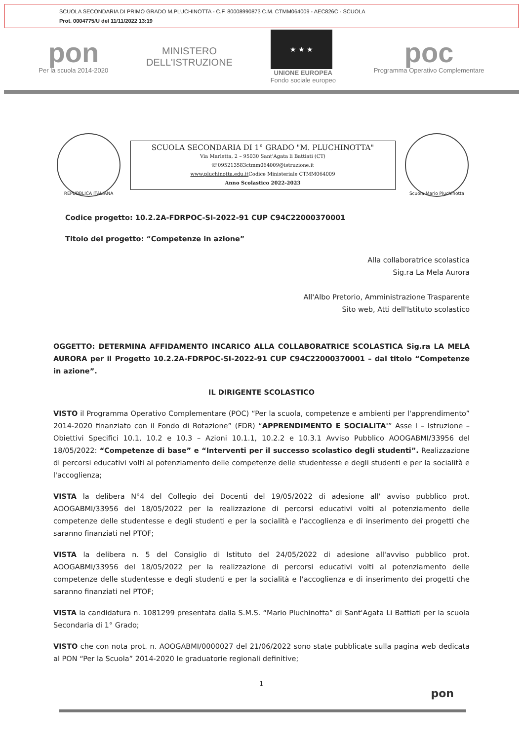SCUOLA SECONDARIA DI PRIMO GRADO M.PLUCHINOTTA - C.F. 80008990873 C.M. CTMM064009 - AEC826C - SCUOLA
Prot. 0004775/U del 11/11/2022 13:19
pon
Per la scuola 2014-2020
MINISTERO
DELL'ISTRUZIONE
★ ★ ★
UNIONE EUROPEA
Fondo sociale europeo
poc
Programma Operativo Complementare
REPUBBLICA ITALIANA
SCUOLA SECONDARIA DI 1° GRADO "M. PLUCHINOTTA"
Via Marletta, 2 – 95030 Sant'Agata li Battiati (CT)
☏095213583ctmm064009@istruzione.it
www.pluchinotta.edu.it Codice Ministeriale CTMM064009
Anno Scolastico 2022-2023
Scuola Mario Pluchinotta
Codice progetto: 10.2.2A-FDRPOC-SI-2022-91 CUP C94C22000370001
Titolo del progetto: “Competenze in azione”
Alla collaboratrice scolastica
Sig.ra La Mela Aurora
All'Albo Pretorio, Amministrazione Trasparente
Sito web, Atti dell'Istituto scolastico
OGGETTO: DETERMINA AFFIDAMENTO INCARICO ALLA COLLABORATRICE SCOLASTICA Sig.ra LA MELA AURORA per il Progetto 10.2.2A-FDRPOC-SI-2022-91 CUP C94C22000370001 – dal titolo “Competenze in azione”.
IL DIRIGENTE SCOLASTICO
VISTO il Programma Operativo Complementare (POC) “Per la scuola, competenze e ambienti per l'apprendimento” 2014-2020 finanziato con il Fondo di Rotazione” (FDR) “APPRENDIMENTO E SOCIALITA'” Asse I – Istruzione – Obiettivi Specifici 10.1, 10.2 e 10.3 – Azioni 10.1.1, 10.2.2 e 10.3.1 Avviso Pubblico AOOGABMI/33956 del 18/05/2022: “Competenze di base” e “Interventi per il successo scolastico degli studenti”. Realizzazione di percorsi educativi volti al potenziamento delle competenze delle studentesse e degli studenti e per la socialità e l'accoglienza;
VISTA la delibera N°4 del Collegio dei Docenti del 19/05/2022 di adesione all' avviso pubblico prot. AOOGABMI/33956 del 18/05/2022 per la realizzazione di percorsi educativi volti al potenziamento delle competenze delle studentesse e degli studenti e per la socialità e l'accoglienza e di inserimento dei progetti che saranno finanziati nel PTOF;
VISTA la delibera n. 5 del Consiglio di Istituto del 24/05/2022 di adesione all'avviso pubblico prot. AOOGABMI/33956 del 18/05/2022 per la realizzazione di percorsi educativi volti al potenziamento delle competenze delle studentesse e degli studenti e per la socialità e l'accoglienza e di inserimento dei progetti che saranno finanziati nel PTOF;
VISTA la candidatura n. 1081299 presentata dalla S.M.S. “Mario Pluchinotta” di Sant'Agata Li Battiati per la scuola Secondaria di 1° Grado;
VISTO che con nota prot. n. AOOGABMI/0000027 del 21/06/2022 sono state pubblicate sulla pagina web dedicata al PON “Per la Scuola” 2014-2020 le graduatorie regionali definitive;
1
pon